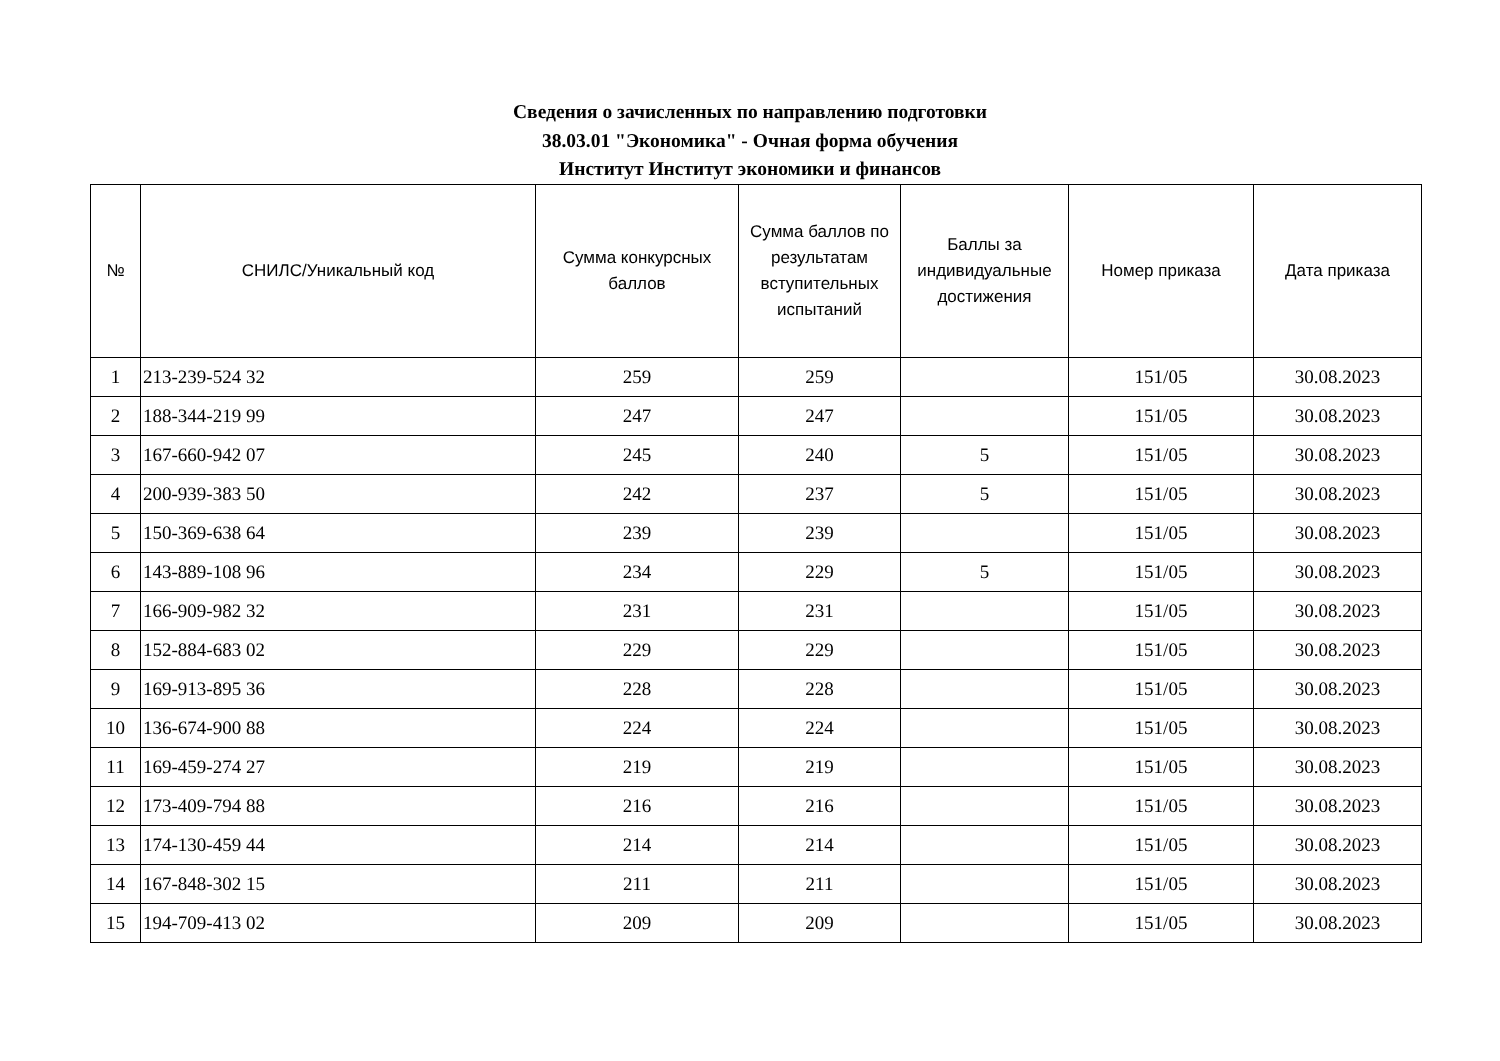Сведения о зачисленных по направлению подготовки
38.03.01 "Экономика" - Очная форма обучения
Институт Институт экономики и финансов
| № | СНИЛС/Уникальный код | Сумма конкурсных баллов | Сумма баллов по результатам вступительных испытаний | Баллы за индивидуальные достижения | Номер приказа | Дата приказа |
| --- | --- | --- | --- | --- | --- | --- |
| 1 | 213-239-524 32 | 259 | 259 | | 151/05 | 30.08.2023 |
| 2 | 188-344-219 99 | 247 | 247 | | 151/05 | 30.08.2023 |
| 3 | 167-660-942 07 | 245 | 240 | 5 | 151/05 | 30.08.2023 |
| 4 | 200-939-383 50 | 242 | 237 | 5 | 151/05 | 30.08.2023 |
| 5 | 150-369-638 64 | 239 | 239 | | 151/05 | 30.08.2023 |
| 6 | 143-889-108 96 | 234 | 229 | 5 | 151/05 | 30.08.2023 |
| 7 | 166-909-982 32 | 231 | 231 | | 151/05 | 30.08.2023 |
| 8 | 152-884-683 02 | 229 | 229 | | 151/05 | 30.08.2023 |
| 9 | 169-913-895 36 | 228 | 228 | | 151/05 | 30.08.2023 |
| 10 | 136-674-900 88 | 224 | 224 | | 151/05 | 30.08.2023 |
| 11 | 169-459-274 27 | 219 | 219 | | 151/05 | 30.08.2023 |
| 12 | 173-409-794 88 | 216 | 216 | | 151/05 | 30.08.2023 |
| 13 | 174-130-459 44 | 214 | 214 | | 151/05 | 30.08.2023 |
| 14 | 167-848-302 15 | 211 | 211 | | 151/05 | 30.08.2023 |
| 15 | 194-709-413 02 | 209 | 209 | | 151/05 | 30.08.2023 |